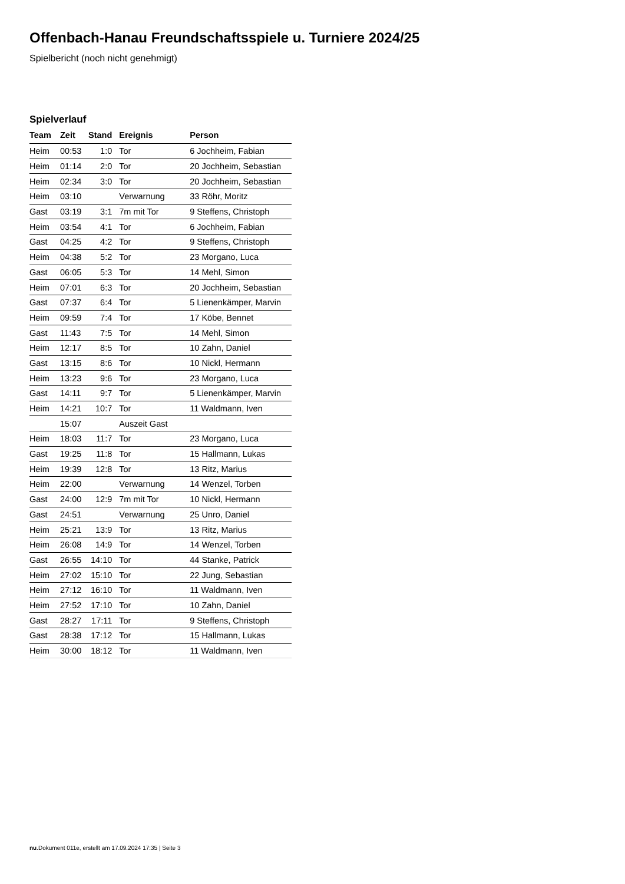Offenbach-Hanau Freundschaftsspiele u. Turniere 2024/25
Spielbericht (noch nicht genehmigt)
Spielverlauf
| Team | Zeit | Stand | Ereignis | Person |
| --- | --- | --- | --- | --- |
| Heim | 00:53 | 1:0 | Tor | 6 Jochheim, Fabian |
| Heim | 01:14 | 2:0 | Tor | 20 Jochheim, Sebastian |
| Heim | 02:34 | 3:0 | Tor | 20 Jochheim, Sebastian |
| Heim | 03:10 | | Verwarnung | 33 Röhr, Moritz |
| Gast | 03:19 | 3:1 | 7m mit Tor | 9 Steffens, Christoph |
| Heim | 03:54 | 4:1 | Tor | 6 Jochheim, Fabian |
| Gast | 04:25 | 4:2 | Tor | 9 Steffens, Christoph |
| Heim | 04:38 | 5:2 | Tor | 23 Morgano, Luca |
| Gast | 06:05 | 5:3 | Tor | 14 Mehl, Simon |
| Heim | 07:01 | 6:3 | Tor | 20 Jochheim, Sebastian |
| Gast | 07:37 | 6:4 | Tor | 5 Lienenkämper, Marvin |
| Heim | 09:59 | 7:4 | Tor | 17 Köbe, Bennet |
| Gast | 11:43 | 7:5 | Tor | 14 Mehl, Simon |
| Heim | 12:17 | 8:5 | Tor | 10 Zahn, Daniel |
| Gast | 13:15 | 8:6 | Tor | 10 Nickl, Hermann |
| Heim | 13:23 | 9:6 | Tor | 23 Morgano, Luca |
| Gast | 14:11 | 9:7 | Tor | 5 Lienenkämper, Marvin |
| Heim | 14:21 | 10:7 | Tor | 11 Waldmann, Iven |
| | 15:07 | | Auszeit Gast | |
| Heim | 18:03 | 11:7 | Tor | 23 Morgano, Luca |
| Gast | 19:25 | 11:8 | Tor | 15 Hallmann, Lukas |
| Heim | 19:39 | 12:8 | Tor | 13 Ritz, Marius |
| Heim | 22:00 | | Verwarnung | 14 Wenzel, Torben |
| Gast | 24:00 | 12:9 | 7m mit Tor | 10 Nickl, Hermann |
| Gast | 24:51 | | Verwarnung | 25 Unro, Daniel |
| Heim | 25:21 | 13:9 | Tor | 13 Ritz, Marius |
| Heim | 26:08 | 14:9 | Tor | 14 Wenzel, Torben |
| Gast | 26:55 | 14:10 | Tor | 44 Stanke, Patrick |
| Heim | 27:02 | 15:10 | Tor | 22 Jung, Sebastian |
| Heim | 27:12 | 16:10 | Tor | 11 Waldmann, Iven |
| Heim | 27:52 | 17:10 | Tor | 10 Zahn, Daniel |
| Gast | 28:27 | 17:11 | Tor | 9 Steffens, Christoph |
| Gast | 28:38 | 17:12 | Tor | 15 Hallmann, Lukas |
| Heim | 30:00 | 18:12 | Tor | 11 Waldmann, Iven |
nu.Dokument 011e, erstellt am 17.09.2024 17:35 | Seite 3